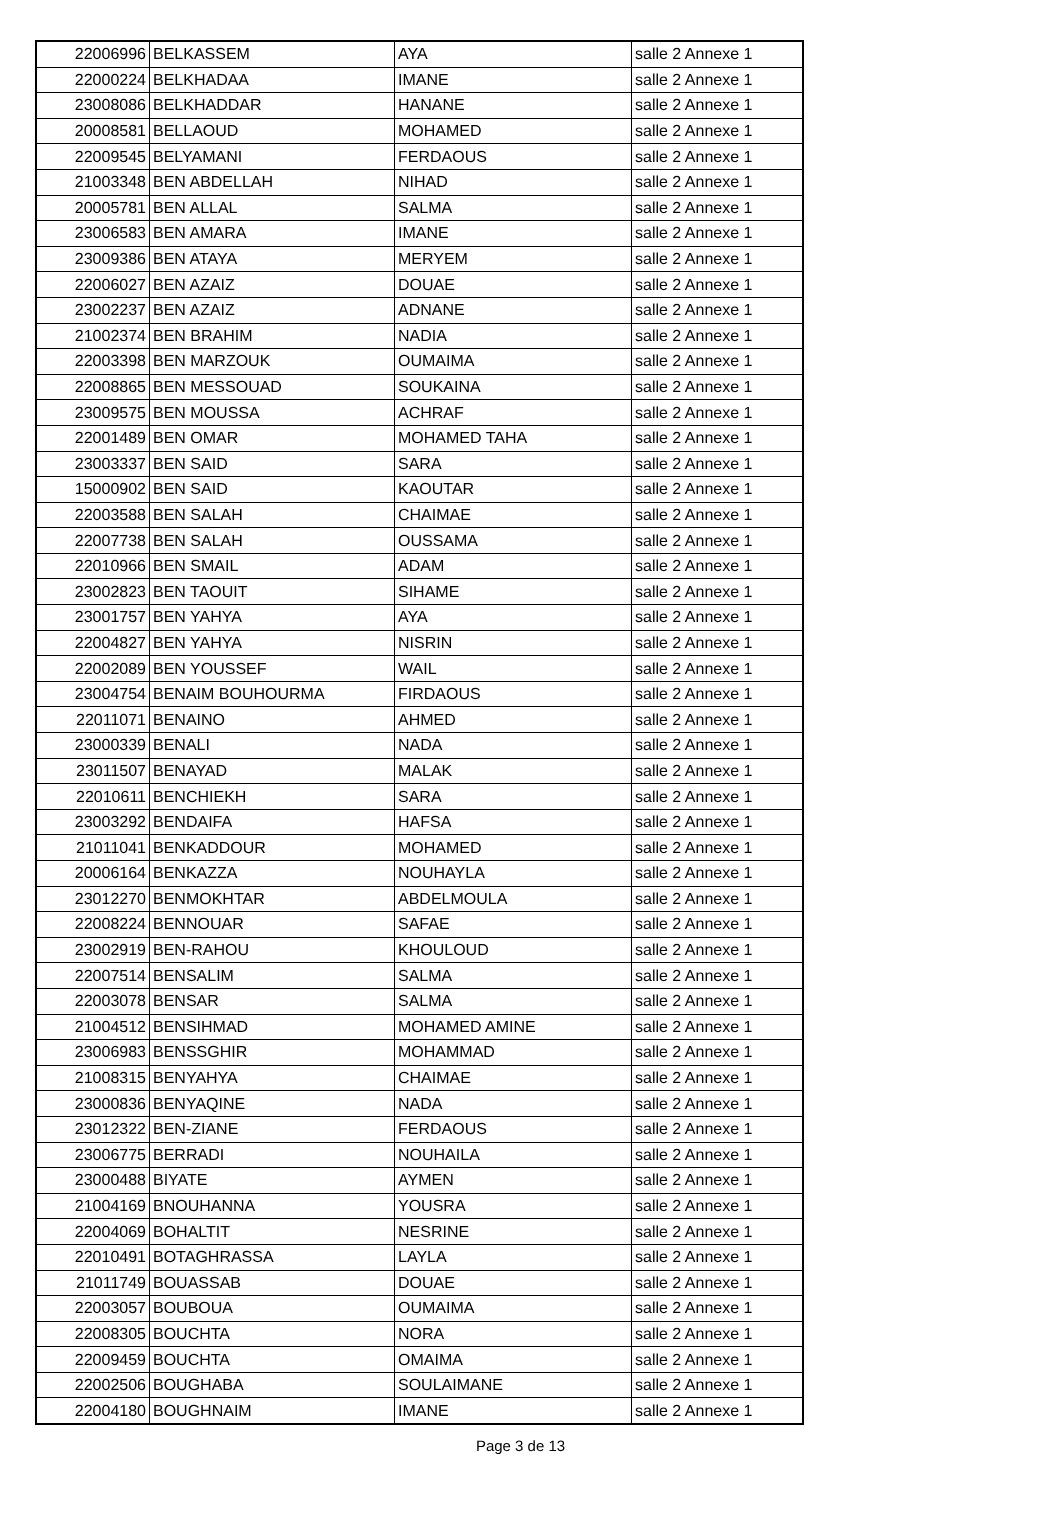| 22006996 | BELKASSEM | AYA | salle 2 Annexe 1 |
| 22000224 | BELKHADAA | IMANE | salle 2 Annexe 1 |
| 23008086 | BELKHADDAR | HANANE | salle 2 Annexe 1 |
| 20008581 | BELLAOUD | MOHAMED | salle 2 Annexe 1 |
| 22009545 | BELYAMANI | FERDAOUS | salle 2 Annexe 1 |
| 21003348 | BEN ABDELLAH | NIHAD | salle 2 Annexe 1 |
| 20005781 | BEN ALLAL | SALMA | salle 2 Annexe 1 |
| 23006583 | BEN AMARA | IMANE | salle 2 Annexe 1 |
| 23009386 | BEN ATAYA | MERYEM | salle 2 Annexe 1 |
| 22006027 | BEN AZAIZ | DOUAE | salle 2 Annexe 1 |
| 23002237 | BEN AZAIZ | ADNANE | salle 2 Annexe 1 |
| 21002374 | BEN BRAHIM | NADIA | salle 2 Annexe 1 |
| 22003398 | BEN MARZOUK | OUMAIMA | salle 2 Annexe 1 |
| 22008865 | BEN MESSOUAD | SOUKAINA | salle 2 Annexe 1 |
| 23009575 | BEN MOUSSA | ACHRAF | salle 2 Annexe 1 |
| 22001489 | BEN OMAR | MOHAMED TAHA | salle 2 Annexe 1 |
| 23003337 | BEN SAID | SARA | salle 2 Annexe 1 |
| 15000902 | BEN SAID | KAOUTAR | salle 2 Annexe 1 |
| 22003588 | BEN SALAH | CHAIMAE | salle 2 Annexe 1 |
| 22007738 | BEN SALAH | OUSSAMA | salle 2 Annexe 1 |
| 22010966 | BEN SMAIL | ADAM | salle 2 Annexe 1 |
| 23002823 | BEN TAOUIT | SIHAME | salle 2 Annexe 1 |
| 23001757 | BEN YAHYA | AYA | salle 2 Annexe 1 |
| 22004827 | BEN YAHYA | NISRIN | salle 2 Annexe 1 |
| 22002089 | BEN YOUSSEF | WAIL | salle 2 Annexe 1 |
| 23004754 | BENAIM BOUHOURMA | FIRDAOUS | salle 2 Annexe 1 |
| 22011071 | BENAINO | AHMED | salle 2 Annexe 1 |
| 23000339 | BENALI | NADA | salle 2 Annexe 1 |
| 23011507 | BENAYAD | MALAK | salle 2 Annexe 1 |
| 22010611 | BENCHIEKH | SARA | salle 2 Annexe 1 |
| 23003292 | BENDAIFA | HAFSA | salle 2 Annexe 1 |
| 21011041 | BENKADDOUR | MOHAMED | salle 2 Annexe 1 |
| 20006164 | BENKAZZA | NOUHAYLA | salle 2 Annexe 1 |
| 23012270 | BENMOKHTAR | ABDELMOULA | salle 2 Annexe 1 |
| 22008224 | BENNOUAR | SAFAE | salle 2 Annexe 1 |
| 23002919 | BEN-RAHOU | KHOULOUD | salle 2 Annexe 1 |
| 22007514 | BENSALIM | SALMA | salle 2 Annexe 1 |
| 22003078 | BENSAR | SALMA | salle 2 Annexe 1 |
| 21004512 | BENSIHMAD | MOHAMED AMINE | salle 2 Annexe 1 |
| 23006983 | BENSSGHIR | MOHAMMAD | salle 2 Annexe 1 |
| 21008315 | BENYAHYA | CHAIMAE | salle 2 Annexe 1 |
| 23000836 | BENYAQINE | NADA | salle 2 Annexe 1 |
| 23012322 | BEN-ZIANE | FERDAOUS | salle 2 Annexe 1 |
| 23006775 | BERRADI | NOUHAILA | salle 2 Annexe 1 |
| 23000488 | BIYATE | AYMEN | salle 2 Annexe 1 |
| 21004169 | BNOUHANNA | YOUSRA | salle 2 Annexe 1 |
| 22004069 | BOHALTIT | NESRINE | salle 2 Annexe 1 |
| 22010491 | BOTAGHRASSA | LAYLA | salle 2 Annexe 1 |
| 21011749 | BOUASSAB | DOUAE | salle 2 Annexe 1 |
| 22003057 | BOUBOUA | OUMAIMA | salle 2 Annexe 1 |
| 22008305 | BOUCHTA | NORA | salle 2 Annexe 1 |
| 22009459 | BOUCHTA | OMAIMA | salle 2 Annexe 1 |
| 22002506 | BOUGHABA | SOULAIMANE | salle 2 Annexe 1 |
| 22004180 | BOUGHNAIM | IMANE | salle 2 Annexe 1 |
Page 3 de 13